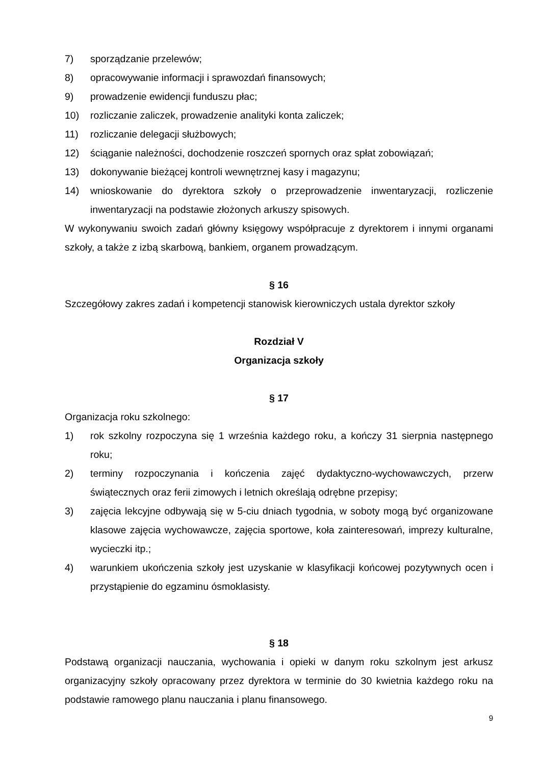7) sporządzanie przelewów;
8) opracowywanie informacji i sprawozdań finansowych;
9) prowadzenie ewidencji funduszu płac;
10) rozliczanie zaliczek, prowadzenie analityki konta zaliczek;
11) rozliczanie delegacji służbowych;
12) ściąganie należności, dochodzenie roszczeń spornych oraz spłat zobowiązań;
13) dokonywanie bieżącej kontroli wewnętrznej kasy i magazynu;
14) wnioskowanie do dyrektora szkoły o przeprowadzenie inwentaryzacji, rozliczenie inwentaryzacji na podstawie złożonych arkuszy spisowych.
W wykonywaniu swoich zadań główny księgowy współpracuje z dyrektorem i innymi organami szkoły, a także z izbą skarbową, bankiem, organem prowadzącym.
§ 16
Szczegółowy zakres zadań i kompetencji stanowisk kierowniczych ustala dyrektor szkoły
Rozdział V
Organizacja szkoły
§ 17
Organizacja roku szkolnego:
1) rok szkolny rozpoczyna się 1 września każdego roku, a kończy 31 sierpnia następnego roku;
2) terminy rozpoczynania i kończenia zajęć dydaktyczno-wychowawczych, przerw świątecznych oraz ferii zimowych i letnich określają odrębne przepisy;
3) zajęcia lekcyjne odbywają się w 5-ciu dniach tygodnia, w soboty mogą być organizowane klasowe zajęcia wychowawcze, zajęcia sportowe, koła zainteresowań, imprezy kulturalne, wycieczki itp.;
4) warunkiem ukończenia szkoły jest uzyskanie w klasyfikacji końcowej pozytywnych ocen i przystąpienie do egzaminu ósmoklasisty.
§ 18
Podstawą organizacji nauczania, wychowania i opieki w danym roku szkolnym jest arkusz organizacyjny szkoły opracowany przez dyrektora w terminie do 30 kwietnia każdego roku na podstawie ramowego planu nauczania i planu finansowego.
9